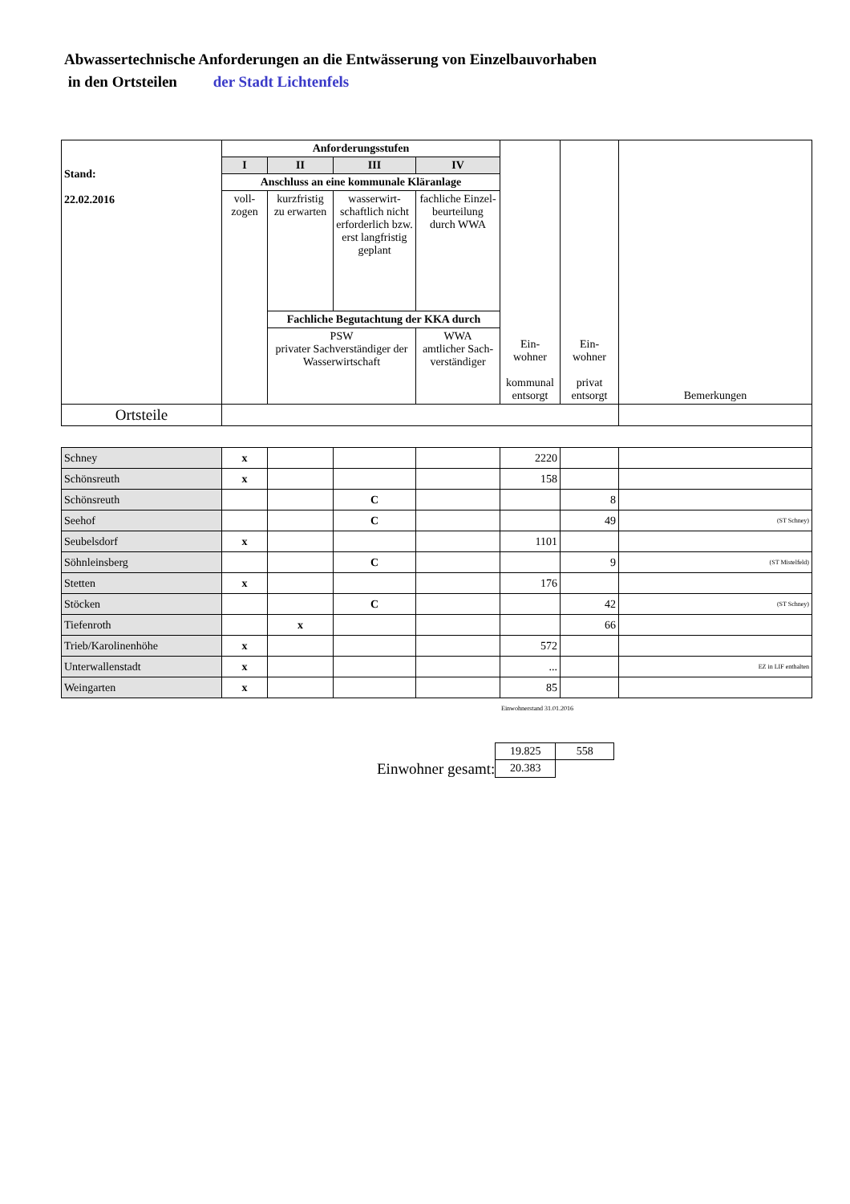Abwassertechnische Anforderungen an die Entwässerung von Einzelbauvorhaben
in den Ortsteilen der Stadt Lichtenfels
| Stand: 22.02.2016 | Anforderungsstufen | | | | Ein- wohner kommunal entsorgt | Ein- wohner privat entsorgt | Bemerkungen |
| | I | II | III | IV | | | |
| | Anschluss an eine kommunale Kläranlage | | | | | | |
| | voll- zogen | kurzfristig zu erwarten | wasserwirt-schaftlich nicht erforderlich bzw. erst langfristig geplant | fachliche Einzel-beurteilung durch WWA | | | |
| | | Fachliche Begutachtung der KKA durch | | | | | |
| | | PSW privater Sachverständiger der Wasserwirtschaft | | WWA amtlicher Sach-verständiger | | | |
| Ortsteile | | | | | | | |
| Schney | x | | | | 2220 | | |
| Schönsreuth | x | | | | 158 | | |
| Schönsreuth | | | C | | | 8 | |
| Seehof | | | C | | | 49 | (ST Schney) |
| Seubelsdorf | x | | | | 1101 | | |
| Söhnleinsberg | | | C | | | 9 | (ST Mistelfeld) |
| Stetten | x | | | | 176 | | |
| Stöcken | | | C | | | 42 | (ST Schney) |
| Tiefenroth | | x | | | | 66 | |
| Trieb/Karolinenhöhe | x | | | | 572 | | |
| Unterwallenstadt | x | | | | ... | | EZ in LIF enthalten |
| Weingarten | x | | | | 85 | | |
Einwohnerstand 31.01.2016
| | 19.825 | 558 |
| Einwohner gesamt: | 20.383 | |